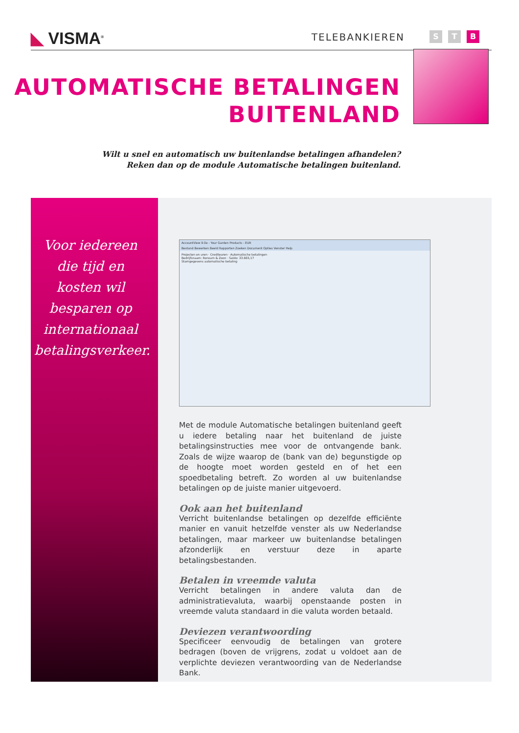◣ VISMA<sup>®</sup> TELEBANKIEREN
S T B
AUTOMATISCHE BETALINGEN
BUITENLAND
Wilt u snel en automatisch uw buitenlandse betalingen afhandelen?
Reken dan op de module Automatische betalingen buitenland.
Voor iedereen die tijd en kosten wil besparen op internationaal betalingsverkeer.
AccountView 9.0e - Your Garden Products - EUR
Bestand Bewerken Beeld Rapporten Zoeken Document Opties Venster Help
Projecten en uren · Crediteuren · Automatische betalingen
Bedrijfsnaam: Ronsum & Zoon · Saldo: 33.665,17
Stamgegevens automatische betaling
Met de module Automatische betalingen buitenland geeft u iedere betaling naar het buitenland de juiste betalingsinstructies mee voor de ontvangende bank. Zoals de wijze waarop de (bank van de) begunstigde op de hoogte moet worden gesteld en of het een spoedbetaling betreft. Zo worden al uw buitenlandse betalingen op de juiste manier uitgevoerd.
Ook aan het buitenland
Verricht buitenlandse betalingen op dezelfde efficiënte manier en vanuit hetzelfde venster als uw Nederlandse betalingen, maar markeer uw buitenlandse betalingen afzonderlijk en verstuur deze in aparte betalingsbestanden.
Betalen in vreemde valuta
Verricht betalingen in andere valuta dan de administratievaluta, waarbij openstaande posten in vreemde valuta standaard in die valuta worden betaald.
Deviezen verantwoording
Specificeer eenvoudig de betalingen van grotere bedragen (boven de vrijgrens, zodat u voldoet aan de verplichte deviezen verantwoording van de Nederlandse Bank.